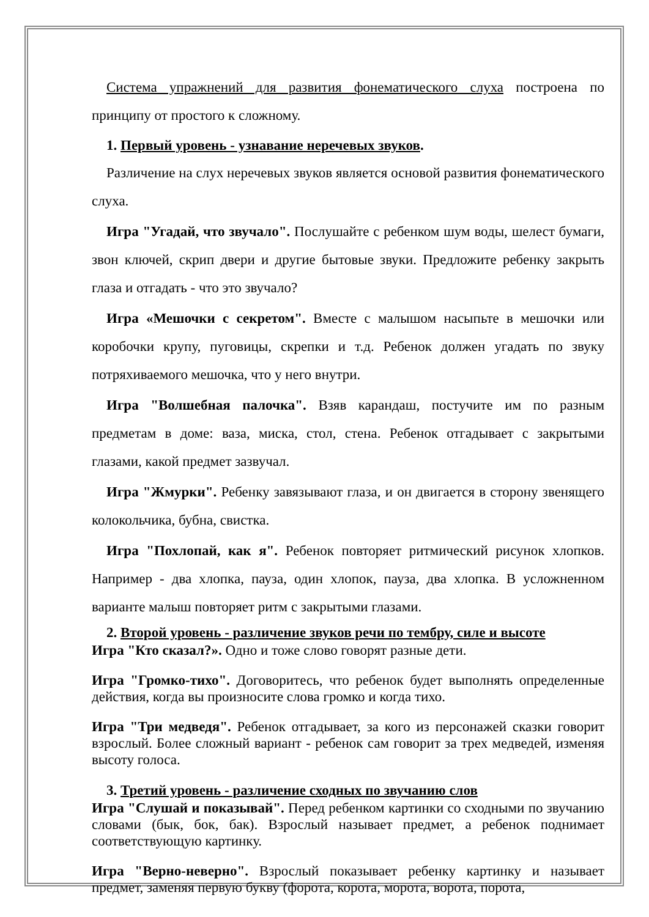Система упражнений для развития фонематического слуха построена по принципу от простого к сложному.
1. Первый уровень - узнавание неречевых звуков.
Различение на слух неречевых звуков является основой развития фонематического слуха.
Игра "Угадай, что звучало". Послушайте с ребенком шум воды, шелест бумаги, звон ключей, скрип двери и другие бытовые звуки. Предложите ребенку закрыть глаза и отгадать - что это звучало?
Игра «Мешочки с секретом". Вместе с малышом насыпьте в мешочки или коробочки крупу, пуговицы, скрепки и т.д. Ребенок должен угадать по звуку потряхиваемого мешочка, что у него внутри.
Игра "Волшебная палочка". Взяв карандаш, постучите им по разным предметам в доме: ваза, миска, стол, стена. Ребенок отгадывает с закрытыми глазами, какой предмет зазвучал.
Игра "Жмурки". Ребенку завязывают глаза, и он двигается в сторону звенящего колокольчика, бубна, свистка.
Игра "Похлопай, как я". Ребенок повторяет ритмический рисунок хлопков. Например - два хлопка, пауза, один хлопок, пауза, два хлопка. В усложненном варианте малыш повторяет ритм с закрытыми глазами.
2. Второй уровень - различение звуков речи по тембру, силе и высоте
Игра "Кто сказал?». Одно и тоже слово говорят разные дети.
Игра "Громко-тихо". Договоритесь, что ребенок будет выполнять определенные действия, когда вы произносите слова громко и когда тихо.
Игра "Три медведя". Ребенок отгадывает, за кого из персонажей сказки говорит взрослый. Более сложный вариант - ребенок сам говорит за трех медведей, изменяя высоту голоса.
3. Третий уровень - различение сходных по звучанию слов
Игра "Слушай и показывай". Перед ребенком картинки со сходными по звучанию словами (бык, бок, бак). Взрослый называет предмет, а ребенок поднимает соответствующую картинку.
Игра "Верно-неверно". Взрослый показывает ребенку картинку и называет предмет, заменяя первую букву (форота, корота, морота, ворота, порота,